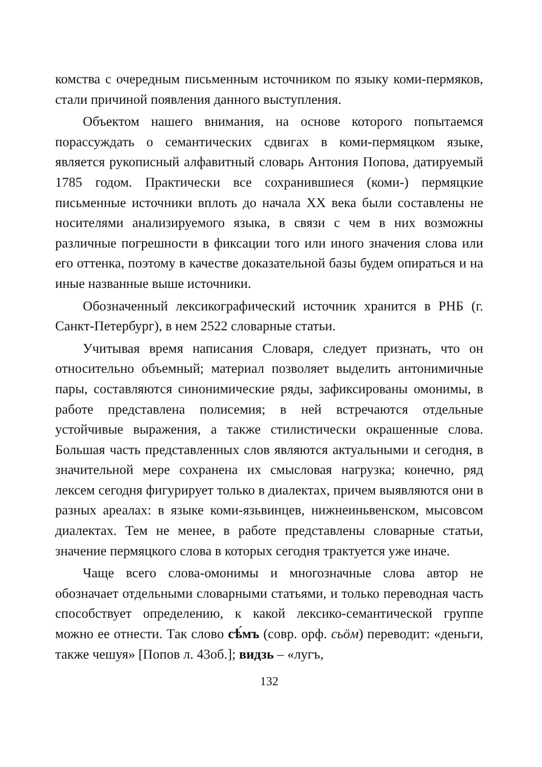комства с очередным письменным источником по языку коми-пермяков, стали причиной появления данного выступления.
Объектом нашего внимания, на основе которого попытаемся порассуждать о семантических сдвигах в коми-пермяцком языке, является рукописный алфавитный словарь Антония Попова, датируемый 1785 годом. Практически все сохранившиеся (коми-) пермяцкие письменные источники вплоть до начала XX века были составлены не носителями анализируемого языка, в связи с чем в них возможны различные погрешности в фиксации того или иного значения слова или его оттенка, поэтому в качестве доказательной базы будем опираться и на иные названные выше источники.
Обозначенный лексикографический источник хранится в РНБ (г. Санкт-Петербург), в нем 2522 словарные статьи.
Учитывая время написания Словаря, следует признать, что он относительно объемный; материал позволяет выделить антонимичные пары, составляются синонимические ряды, зафиксированы омонимы, в работе представлена полисемия; в ней встречаются отдельные устойчивые выражения, а также стилистически окрашенные слова. Большая часть представленных слов являются актуальными и сегодня, в значительной мере сохранена их смысловая нагрузка; конечно, ряд лексем сегодня фигурирует только в диалектах, причем выявляются они в разных ареалах: в языке коми-язьвинцев, нижнеиньвенском, мысовсом диалектах. Тем не менее, в работе представлены словарные статьи, значение пермяцкого слова в которых сегодня трактуется уже иначе.
Чаще всего слова-омонимы и многозначные слова автор не обозначает отдельными словарными статьями, и только переводная часть способствует определению, к какой лексико-семантической группе можно ее отнести. Так слово сѣ́мъ (совр. орф. сьӧм) переводит: «деньги, также чешуя» [Попов л. 43об.]; видзь – «лугъ,
132